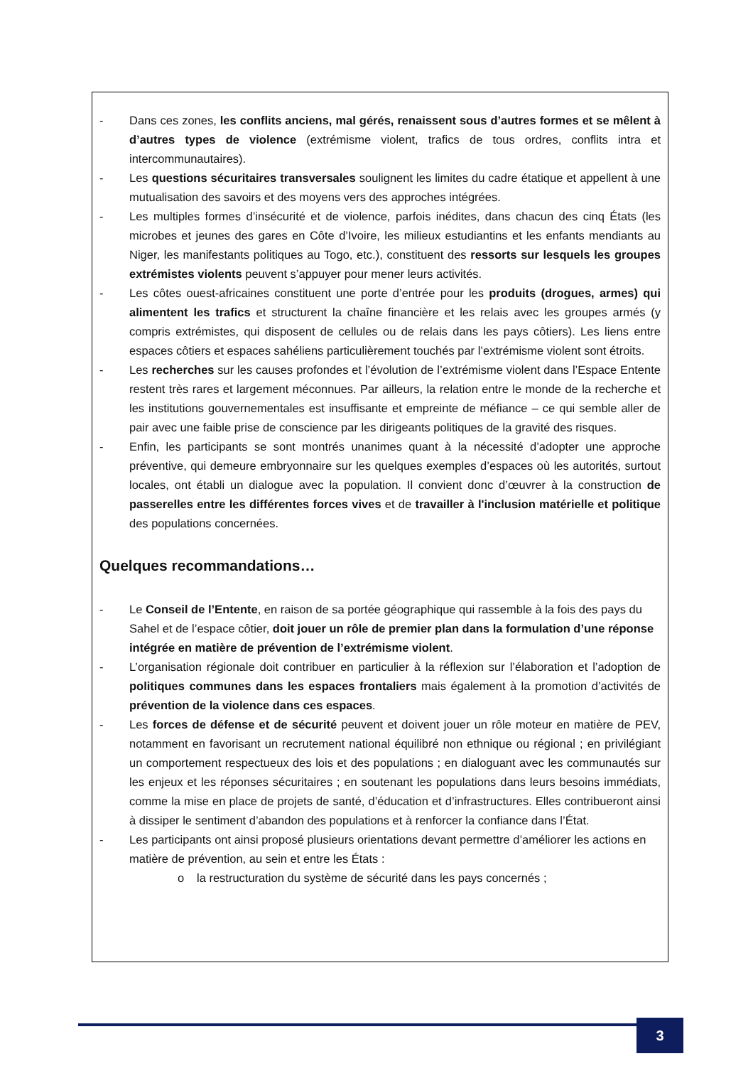- Dans ces zones, les conflits anciens, mal gérés, renaissent sous d’autres formes et se mêlent à d’autres types de violence (extrémisme violent, trafics de tous ordres, conflits intra et intercommunautaires).
- Les questions sécuritaires transversales soulignent les limites du cadre étatique et appellent à une mutualisation des savoirs et des moyens vers des approches intégrées.
- Les multiples formes d’insécurité et de violence, parfois inédites, dans chacun des cinq États (les microbes et jeunes des gares en Côte d’Ivoire, les milieux estudiantins et les enfants mendiants au Niger, les manifestants politiques au Togo, etc.), constituent des ressorts sur lesquels les groupes extrémistes violents peuvent s’appuyer pour mener leurs activités.
- Les côtes ouest-africaines constituent une porte d’entrée pour les produits (drogues, armes) qui alimentent les trafics et structurent la chaîne financière et les relais avec les groupes armés (y compris extrémistes, qui disposent de cellules ou de relais dans les pays côtiers). Les liens entre espaces côtiers et espaces sahéliens particulièrement touchés par l’extrémisme violent sont étroits.
- Les recherches sur les causes profondes et l’évolution de l’extrémisme violent dans l’Espace Entente restent très rares et largement méconnues. Par ailleurs, la relation entre le monde de la recherche et les institutions gouvernementales est insuffisante et empreinte de méfiance – ce qui semble aller de pair avec une faible prise de conscience par les dirigeants politiques de la gravité des risques.
- Enfin, les participants se sont montrés unanimes quant à la nécessité d’adopter une approche préventive, qui demeure embryonnaire sur les quelques exemples d’espaces où les autorités, surtout locales, ont établi un dialogue avec la population. Il convient donc d’œuvrer à la construction de passerelles entre les différentes forces vives et de travailler à l'inclusion matérielle et politique des populations concernées.
Quelques recommandations…
- Le Conseil de l’Entente, en raison de sa portée géographique qui rassemble à la fois des pays du Sahel et de l’espace côtier, doit jouer un rôle de premier plan dans la formulation d’une réponse intégrée en matière de prévention de l’extrémisme violent.
- L’organisation régionale doit contribuer en particulier à la réflexion sur l’élaboration et l’adoption de politiques communes dans les espaces frontaliers mais également à la promotion d’activités de prévention de la violence dans ces espaces.
- Les forces de défense et de sécurité peuvent et doivent jouer un rôle moteur en matière de PEV, notamment en favorisant un recrutement national équilibré non ethnique ou régional ; en privilégiant un comportement respectueux des lois et des populations ; en dialoguant avec les communautés sur les enjeux et les réponses sécuritaires ; en soutenant les populations dans leurs besoins immédiats, comme la mise en place de projets de santé, d’éducation et d’infrastructures. Elles contribueront ainsi à dissiper le sentiment d’abandon des populations et à renforcer la confiance dans l’État.
- Les participants ont ainsi proposé plusieurs orientations devant permettre d’améliorer les actions en matière de prévention, au sein et entre les États :
o la restructuration du système de sécurité dans les pays concernés ;
3